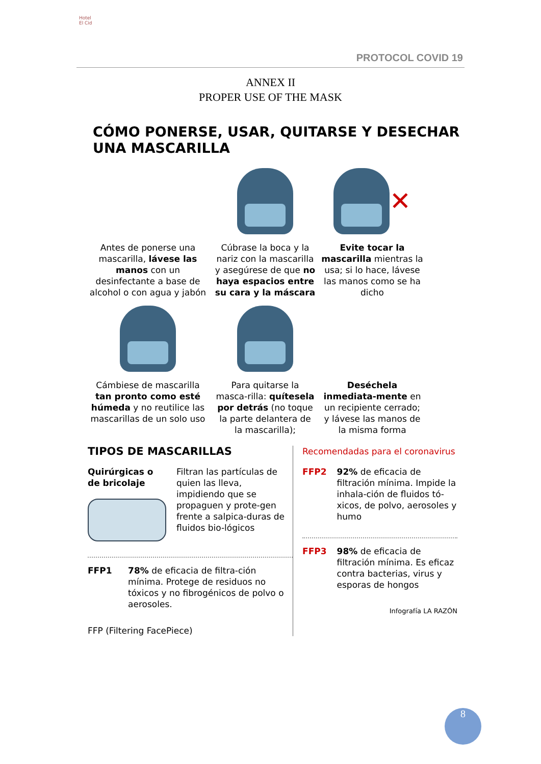Hotel
El Cid
PROTOCOL COVID 19
ANNEX II
PROPER USE OF THE MASK
CÓMO PONERSE, USAR, QUITARSE Y DESECHAR
UNA MASCARILLA
Antes de ponerse una mascarilla, lávese las manos con un desinfectante a base de alcohol o con agua y jabón
Cúbrase la boca y la nariz con la mascarilla y asegúrese de que no haya espacios entre su cara y la máscara
✕
Evite tocar la mascarilla mientras la usa; si lo hace, lávese las manos como se ha dicho
Cámbiese de mascarilla tan pronto como esté húmeda y no reutilice las mascarillas de un solo uso
Para quitarse la masca-rilla: quítesela por detrás (no toque la parte delantera de la mascarilla);
Deséchela inmediata-mente en un recipiente cerrado; y lávese las manos de la misma forma
TIPOS DE MASCARILLAS
Quirúrgicas o de bricolaje
Filtran las partículas de quien las lleva, impidiendo que se propaguen y prote-gen frente a salpica-duras de fluidos bio-lógicos
FFP1 78% de eficacia de filtra-ción mínima. Protege de residuos no tóxicos y no fibrogénicos de polvo o aerosoles.
FFP (Filtering FacePiece)
Recomendadas para el coronavirus
FFP2 92% de eficacia de filtración mínima. Impide la inhala-ción de fluidos tó-xicos, de polvo, aerosoles y humo
FFP3 98% de eficacia de filtración mínima. Es eficaz contra bacterias, virus y esporas de hongos
Infografía LA RAZÓN
8